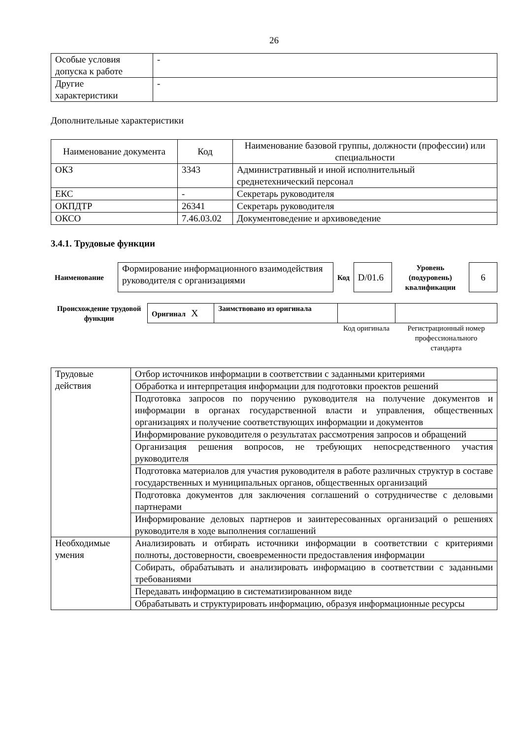26
| Особые условия допуска к работе | - |
| Другие характеристики | - |
Дополнительные характеристики
| Наименование документа | Код | Наименование базовой группы, должности (профессии) или специальности |
| --- | --- | --- |
| ОКЗ | 3343 | Административный и иной исполнительный среднетехнический персонал |
| ЕКС | - | Секретарь руководителя |
| ОКПДТР | 26341 | Секретарь руководителя |
| ОКСО | 7.46.03.02 | Документоведение и архивоведение |
3.4.1. Трудовые функции
| Наименование | Формирование информационного взаимодействия руководителя с организациями | Код | D/01.6 | Уровень (подуровень) квалификации | 6 |
| Происхождение трудовой функции | Оригинал X | Заимствовано из оригинала | | |
| | | | Код оригинала | Регистрационный номер профессионального стандарта |
| Трудовые действия | Отбор источников информации в соответствии с заданными критериями |
| | Обработка и интерпретация информации для подготовки проектов решений |
| | Подготовка запросов по поручению руководителя на получение документов и информации в органах государственной власти и управления, общественных организациях и получение соответствующих информации и документов |
| | Информирование руководителя о результатах рассмотрения запросов и обращений |
| | Организация решения вопросов, не требующих непосредственного участия руководителя |
| | Подготовка материалов для участия руководителя в работе различных структур в составе государственных и муниципальных органов, общественных организаций |
| | Подготовка документов для заключения соглашений о сотрудничестве с деловыми партнерами |
| | Информирование деловых партнеров и заинтересованных организаций о решениях руководителя в ходе выполнения соглашений |
| Необходимые умения | Анализировать и отбирать источники информации в соответствии с критериями полноты, достоверности, своевременности предоставления информации |
| | Собирать, обрабатывать и анализировать информацию в соответствии с заданными требованиями |
| | Передавать информацию в систематизированном виде |
| | Обрабатывать и структурировать информацию, образуя информационные ресурсы |